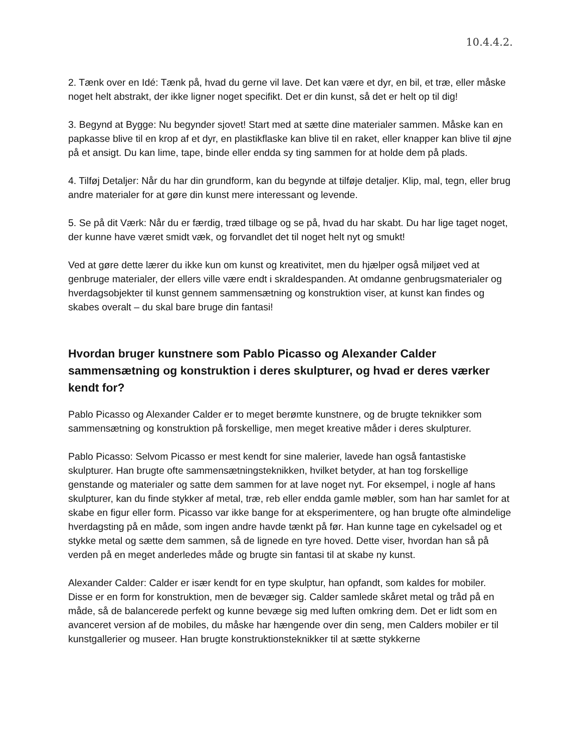10.4.4.2.
2. Tænk over en Idé: Tænk på, hvad du gerne vil lave. Det kan være et dyr, en bil, et træ, eller måske noget helt abstrakt, der ikke ligner noget specifikt. Det er din kunst, så det er helt op til dig!
3. Begynd at Bygge: Nu begynder sjovet! Start med at sætte dine materialer sammen. Måske kan en papkasse blive til en krop af et dyr, en plastikflaske kan blive til en raket, eller knapper kan blive til øjne på et ansigt. Du kan lime, tape, binde eller endda sy ting sammen for at holde dem på plads.
4. Tilføj Detaljer: Når du har din grundform, kan du begynde at tilføje detaljer. Klip, mal, tegn, eller brug andre materialer for at gøre din kunst mere interessant og levende.
5. Se på dit Værk: Når du er færdig, træd tilbage og se på, hvad du har skabt. Du har lige taget noget, der kunne have været smidt væk, og forvandlet det til noget helt nyt og smukt!
Ved at gøre dette lærer du ikke kun om kunst og kreativitet, men du hjælper også miljøet ved at genbruge materialer, der ellers ville være endt i skraldespanden. At omdanne genbrugsmaterialer og hverdagsobjekter til kunst gennem sammensætning og konstruktion viser, at kunst kan findes og skabes overalt – du skal bare bruge din fantasi!
Hvordan bruger kunstnere som Pablo Picasso og Alexander Calder sammensætning og konstruktion i deres skulpturer, og hvad er deres værker kendt for?
Pablo Picasso og Alexander Calder er to meget berømte kunstnere, og de brugte teknikker som sammensætning og konstruktion på forskellige, men meget kreative måder i deres skulpturer.
Pablo Picasso: Selvom Picasso er mest kendt for sine malerier, lavede han også fantastiske skulpturer. Han brugte ofte sammensætningsteknikken, hvilket betyder, at han tog forskellige genstande og materialer og satte dem sammen for at lave noget nyt. For eksempel, i nogle af hans skulpturer, kan du finde stykker af metal, træ, reb eller endda gamle møbler, som han har samlet for at skabe en figur eller form. Picasso var ikke bange for at eksperimentere, og han brugte ofte almindelige hverdagsting på en måde, som ingen andre havde tænkt på før. Han kunne tage en cykelsadel og et stykke metal og sætte dem sammen, så de lignede en tyre hoved. Dette viser, hvordan han så på verden på en meget anderledes måde og brugte sin fantasi til at skabe ny kunst.
Alexander Calder: Calder er især kendt for en type skulptur, han opfandt, som kaldes for mobiler. Disse er en form for konstruktion, men de bevæger sig. Calder samlede skåret metal og tråd på en måde, så de balancerede perfekt og kunne bevæge sig med luften omkring dem. Det er lidt som en avanceret version af de mobiles, du måske har hængende over din seng, men Calders mobiler er til kunstgallerier og museer. Han brugte konstruktionsteknikker til at sætte stykkerne